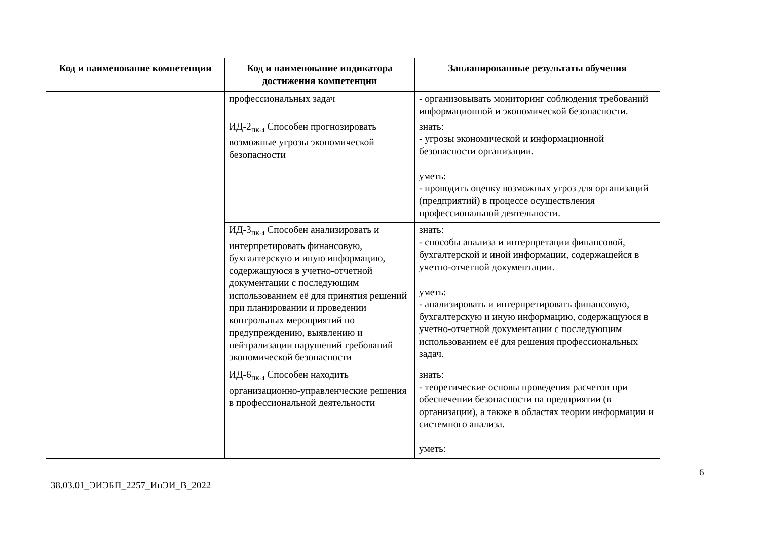| Код и наименование компетенции | Код и наименование индикатора достижения компетенции | Запланированные результаты обучения |
| --- | --- | --- |
| | профессиональных задач | - организовывать мониторинг соблюдения требований информационной и экономической безопасности. |
| | ИД-2<sub>ПК-4</sub> Способен прогнозировать возможные угрозы экономической безопасности | знать: - угрозы экономической и информационной безопасности организации. уметь: - проводить оценку возможных угроз для организаций (предприятий) в процессе осуществления профессиональной деятельности. |
| | ИД-3<sub>ПК-4</sub> Способен анализировать и интерпретировать финансовую, бухгалтерскую и иную информацию, содержащуюся в учетно-отчетной документации с последующим использованием её для принятия решений при планировании и проведении контрольных мероприятий по предупреждению, выявлению и нейтрализации нарушений требований экономической безопасности | знать: - способы анализа и интерпретации финансовой, бухгалтерской и иной информации, содержащейся в учетно-отчетной документации. уметь: - анализировать и интерпретировать финансовую, бухгалтерскую и иную информацию, содержащуюся в учетно-отчетной документации с последующим использованием её для решения профессиональных задач. |
| | ИД-6<sub>ПК-4</sub> Способен находить организационно-управленческие решения в профессиональной деятельности | знать: - теоретические основы проведения расчетов при обеспечении безопасности на предприятии (в организации), а также в областях теории информации и системного анализа. уметь: |
6
38.03.01_ЭИЭБП_2257_ИнЭИ_В_2022